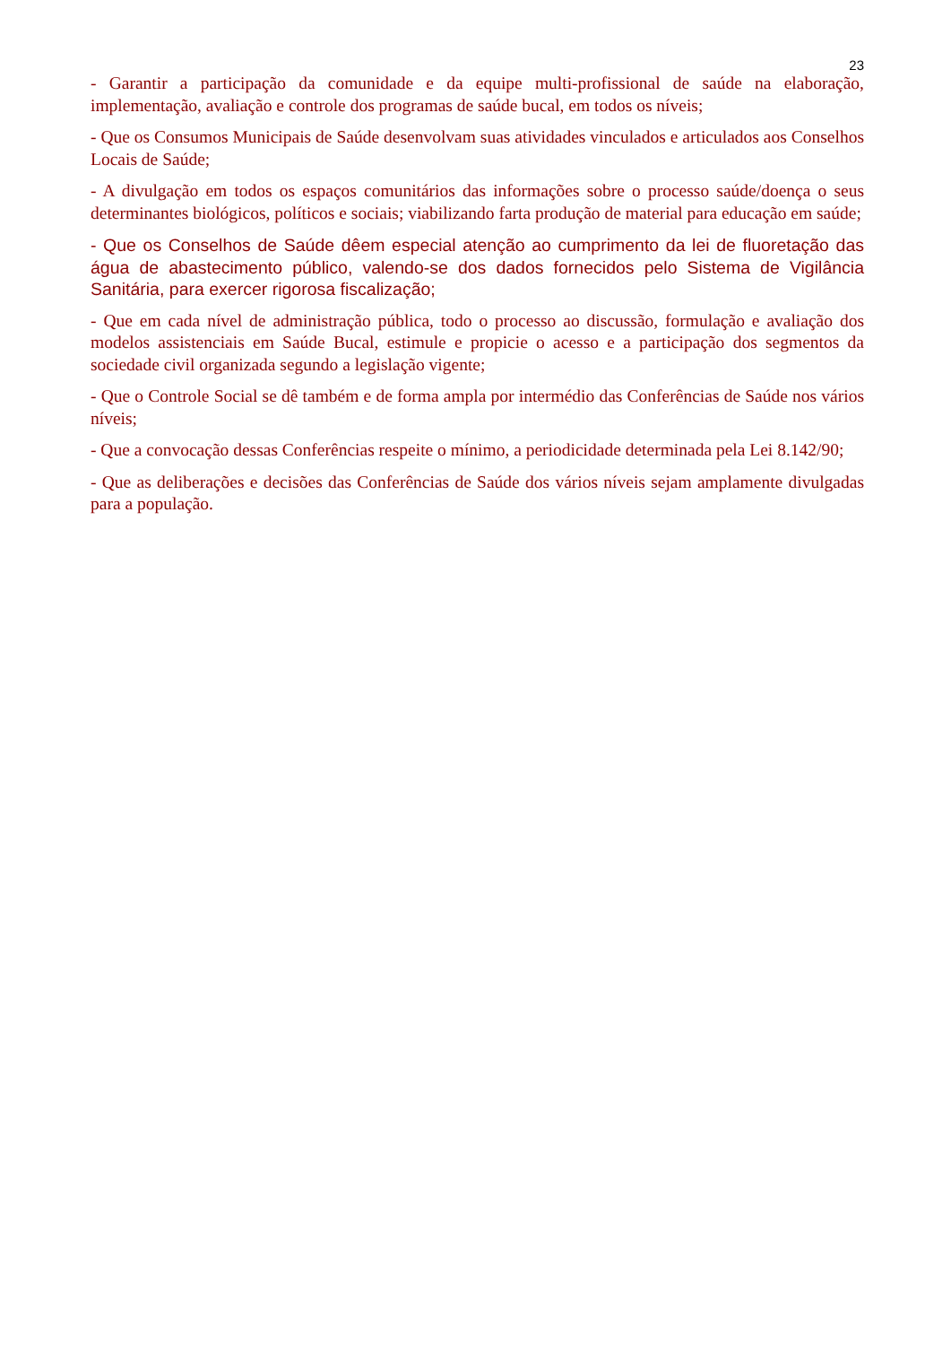23
- Garantir a participação da comunidade e da equipe multi-profissional de saúde na elaboração, implementação, avaliação e controle dos programas de saúde bucal, em todos os níveis;
- Que os Consumos Municipais de Saúde desenvolvam suas atividades vinculados e articulados aos Conselhos Locais de Saúde;
- A divulgação em todos os espaços comunitários das informações sobre o processo saúde/doença o seus determinantes biológicos, políticos e sociais; viabilizando farta produção de material para educação em saúde;
- Que os Conselhos de Saúde dêem especial atenção ao cumprimento da lei de fluoretação das água de abastecimento público, valendo-se dos dados fornecidos pelo Sistema de Vigilância Sanitária, para exercer rigorosa fiscalização;
- Que em cada nível de administração pública, todo o processo ao discussão, formulação e avaliação dos modelos assistenciais em Saúde Bucal, estimule e propicie o acesso e a participação dos segmentos da sociedade civil organizada segundo a legislação vigente;
- Que o Controle Social se dê também e de forma ampla por intermédio das Conferências de Saúde nos vários níveis;
- Que a convocação dessas Conferências respeite o mínimo, a periodicidade determinada pela Lei 8.142/90;
- Que as deliberações e decisões das Conferências de Saúde dos vários níveis sejam amplamente divulgadas para a população.